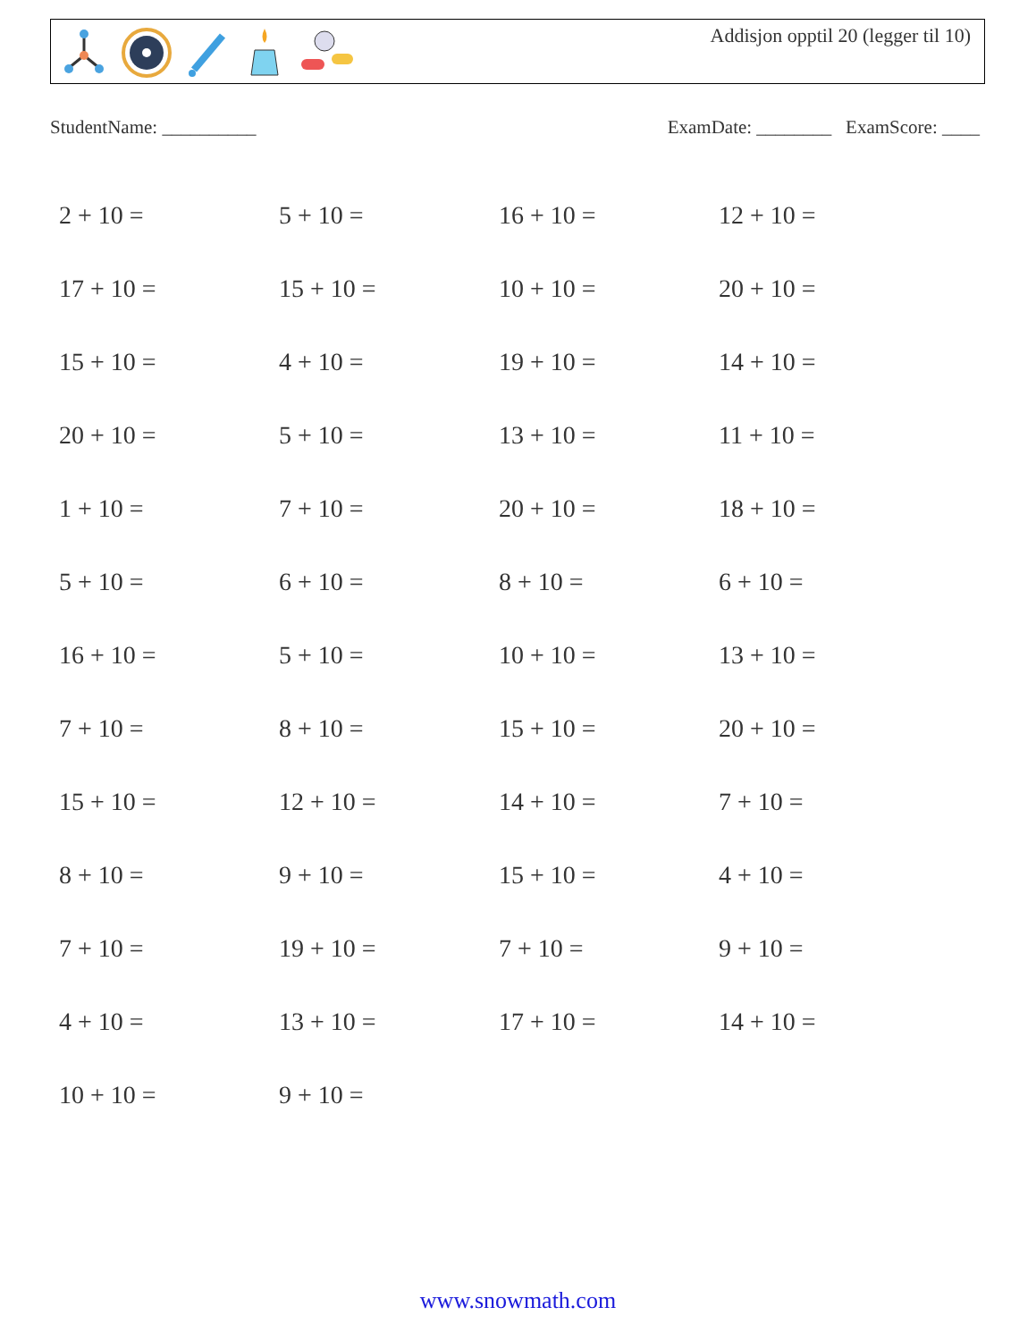Addisjon opptil 20 (legger til 10)
StudentName: __________ ExamDate: ________ ExamScore: ____
| 2 + 10 = | 5 + 10 = | 16 + 10 = | 12 + 10 = |
| 17 + 10 = | 15 + 10 = | 10 + 10 = | 20 + 10 = |
| 15 + 10 = | 4 + 10 = | 19 + 10 = | 14 + 10 = |
| 20 + 10 = | 5 + 10 = | 13 + 10 = | 11 + 10 = |
| 1 + 10 = | 7 + 10 = | 20 + 10 = | 18 + 10 = |
| 5 + 10 = | 6 + 10 = | 8 + 10 = | 6 + 10 = |
| 16 + 10 = | 5 + 10 = | 10 + 10 = | 13 + 10 = |
| 7 + 10 = | 8 + 10 = | 15 + 10 = | 20 + 10 = |
| 15 + 10 = | 12 + 10 = | 14 + 10 = | 7 + 10 = |
| 8 + 10 = | 9 + 10 = | 15 + 10 = | 4 + 10 = |
| 7 + 10 = | 19 + 10 = | 7 + 10 = | 9 + 10 = |
| 4 + 10 = | 13 + 10 = | 17 + 10 = | 14 + 10 = |
| 10 + 10 = | 9 + 10 = | | |
www.snowmath.com